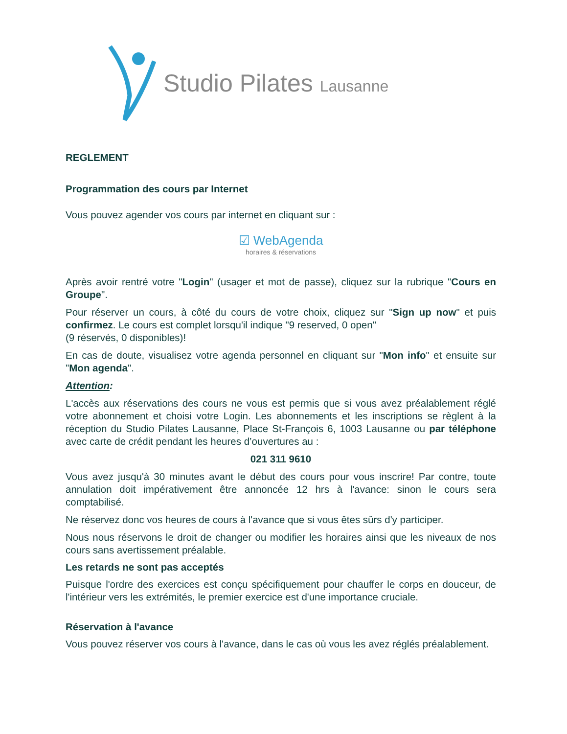Studio Pilates Lausanne
REGLEMENT
Programmation des cours par Internet
Vous pouvez agender vos cours par internet en cliquant sur :
☑ WebAgenda
horaires & réservations
Après avoir rentré votre "Login" (usager et mot de passe), cliquez sur la rubrique "Cours en Groupe".
Pour réserver un cours, à côté du cours de votre choix, cliquez sur "Sign up now" et puis confirmez. Le cours est complet lorsqu'il indique "9 reserved, 0 open"
(9 réservés, 0 disponibles)!
En cas de doute, visualisez votre agenda personnel en cliquant sur "Mon info" et ensuite sur "Mon agenda".
Attention:
L'accès aux réservations des cours ne vous est permis que si vous avez préalablement réglé votre abonnement et choisi votre Login. Les abonnements et les inscriptions se règlent à la réception du Studio Pilates Lausanne, Place St-François 6, 1003 Lausanne ou par téléphone avec carte de crédit pendant les heures d’ouvertures au :
021 311 9610
Vous avez jusqu'à 30 minutes avant le début des cours pour vous inscrire! Par contre, toute annulation doit impérativement être annoncée 12 hrs à l'avance: sinon le cours sera comptabilisé.
Ne réservez donc vos heures de cours à l'avance que si vous êtes sûrs d'y participer.
Nous nous réservons le droit de changer ou modifier les horaires ainsi que les niveaux de nos cours sans avertissement préalable.
Les retards ne sont pas acceptés
Puisque l'ordre des exercices est conçu spécifiquement pour chauffer le corps en douceur, de l'intérieur vers les extrémités, le premier exercice est d'une importance cruciale.
Réservation à l'avance
Vous pouvez réserver vos cours à l'avance, dans le cas où vous les avez réglés préalablement.